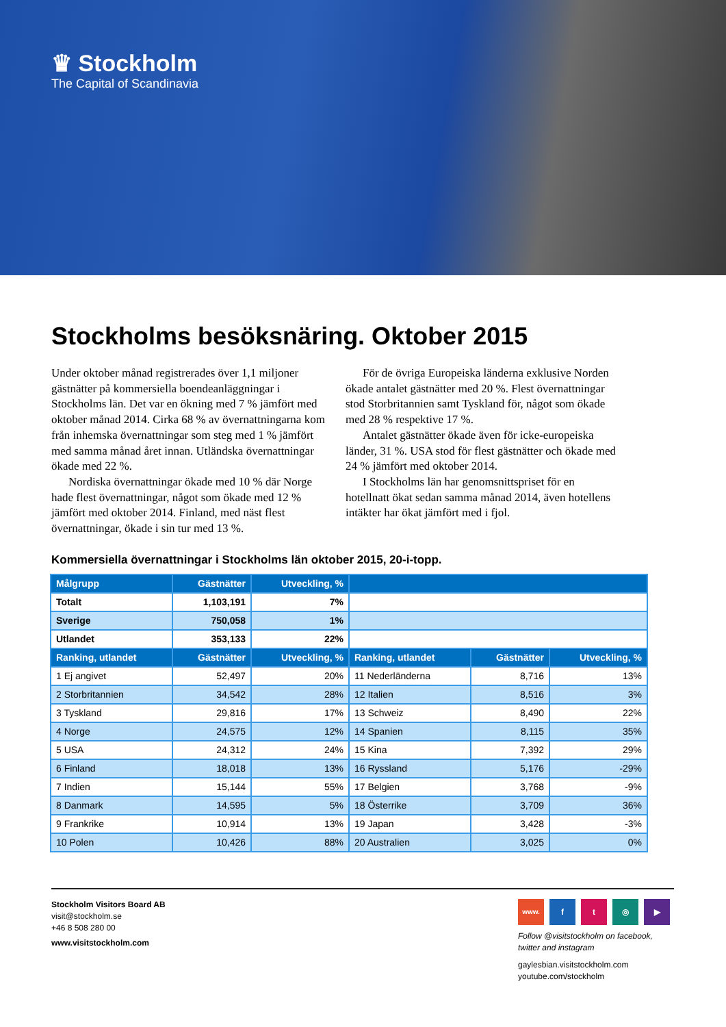♛ Stockholm
The Capital of Scandinavia
Stockholms besöksnäring. Oktober 2015
Under oktober månad registrerades över 1,1 miljoner gästnätter på kommersiella boendeanläggningar i Stockholms län. Det var en ökning med 7 % jämfört med oktober månad 2014. Cirka 68 % av övernattningarna kom från inhemska övernattningar som steg med 1 % jämfört med samma månad året innan. Utländska övernattningar ökade med 22 %.
Nordiska övernattningar ökade med 10 % där Norge hade flest övernattningar, något som ökade med 12 % jämfört med oktober 2014. Finland, med näst flest övernattningar, ökade i sin tur med 13 %.
För de övriga Europeiska länderna exklusive Norden ökade antalet gästnätter med 20 %. Flest övernattningar stod Storbritannien samt Tyskland för, något som ökade med 28 % respektive 17 %.
Antalet gästnätter ökade även för icke-europeiska länder, 31 %. USA stod för flest gästnätter och ökade med 24 % jämfört med oktober 2014.
I Stockholms län har genomsnittspriset för en hotellnatt ökat sedan samma månad 2014, även hotellens intäkter har ökat jämfört med i fjol.
Kommersiella övernattningar i Stockholms län oktober 2015, 20-i-topp.
| Målgrupp | Gästnätter | Utveckling, % | | | |
| --- | --- | --- | --- | --- | --- |
| Totalt | 1,103,191 | 7% | | | |
| Sverige | 750,058 | 1% | | | |
| Utlandet | 353,133 | 22% | | | |
| Ranking, utlandet | Gästnätter | Utveckling, % | Ranking, utlandet | Gästnätter | Utveckling, % |
| 1 Ej angivet | 52,497 | 20% | 11 Nederländerna | 8,716 | 13% |
| 2 Storbritannien | 34,542 | 28% | 12 Italien | 8,516 | 3% |
| 3 Tyskland | 29,816 | 17% | 13 Schweiz | 8,490 | 22% |
| 4 Norge | 24,575 | 12% | 14 Spanien | 8,115 | 35% |
| 5 USA | 24,312 | 24% | 15 Kina | 7,392 | 29% |
| 6 Finland | 18,018 | 13% | 16 Ryssland | 5,176 | -29% |
| 7 Indien | 15,144 | 55% | 17 Belgien | 3,768 | -9% |
| 8 Danmark | 14,595 | 5% | 18 Österrike | 3,709 | 36% |
| 9 Frankrike | 10,914 | 13% | 19 Japan | 3,428 | -3% |
| 10 Polen | 10,426 | 88% | 20 Australien | 3,025 | 0% |
Stockholm Visitors Board AB
visit@stockholm.se
+46 8 508 280 00
www.visitstockholm.com
www. ft ◎ ▶
Follow @visitstockholm on facebook, twitter and instagram
gaylesbian.visitstockholm.com
youtube.com/stockholm